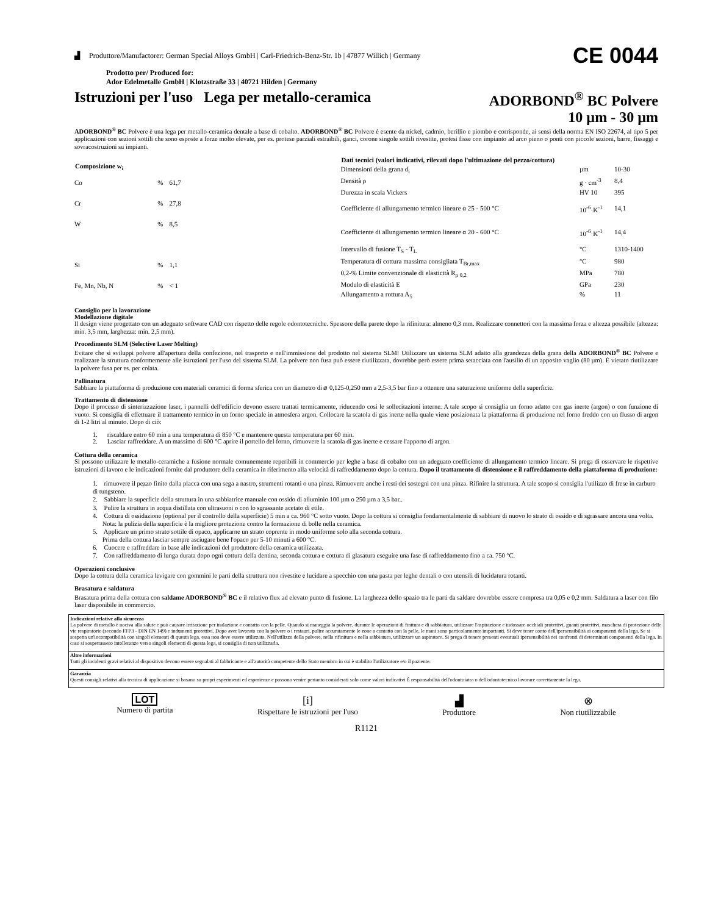▟ Produttore/Manufactorer: German Special Alloys GmbH | Carl-Friedrich-Benz-Str. 1b | 47877 Willich | Germany CE 0044
Prodotto per/ Produced for:
Ador Edelmetalle GmbH | Klotzstraße 33 | 40721 Hilden | Germany
Istruzioni per l'uso Lega per metallo-ceramica ADORBOND<sup>®</sup> BC Polvere
10 µm - 30 µm
ADORBOND<sup>®</sup> BC Polvere è una lega per metallo-ceramica dentale a base di cobalto. ADORBOND<sup>®</sup> BC Polvere è esente da nickel, cadmio, berillio e piombo e corrisponde, ai sensi della norma EN ISO 22674, al tipo 5 per applicazioni con sezioni sottili che sono esposte a forze molto elevate, per es. protese parziali estraibili, ganci, corone singole sottili rivestite, protesi fisse con impianto ad arco pieno o ponti con piccole sezioni, barre, fissaggi e sovracostruzioni su impianti.
| Composizione w<sub>i</sub> | | |
| --- | --- | --- |
| Co | % | 61,7 |
| Cr | % | 27,8 |
| W | % | 8,5 |
| Si | % | 1,1 |
| Fe, Mn, Nb, N | % | < 1 |
| Dati tecnici (valori indicativi, rilevati dopo l'ultimazione del pezzo/cottura) | | |
| --- | --- | --- |
| Dimensioni della grana d<sub>i</sub> | µm | 10-30 |
| Densità ρ | g · cm<sup>-3</sup> | 8,4 |
| Durezza in scala Vickers | HV 10 | 395 |
| Coefficiente di allungamento termico lineare α 25 - 500 °C | 10<sup>-6</sup>·K<sup>-1</sup> | 14,1 |
| Coefficiente di allungamento termico lineare α 20 - 600 °C | 10<sup>-6</sup>·K<sup>-1</sup> | 14,4 |
| Intervallo di fusione T<sub>S</sub> - T<sub>L</sub> | °C | 1310-1400 |
| Temperatura di cottura massima consigliata T<sub>Br,max</sub> | °C | 980 |
| 0,2-% Limite convenzionale di elasticità R<sub>p 0,2</sub> | MPa | 780 |
| Modulo di elasticità E | GPa | 230 |
| Allungamento a rottura A<sub>5</sub> | % | 11 |
Consiglio per la lavorazione
Modellazione digitale
Il design viene progettato con un adeguato software CAD con rispetto delle regole odontotecniche. Spessore della parete dopo la rifinitura: almeno 0,3 mm. Realizzare connettori con la massima forza e altezza possibile (altezza: min. 3,5 mm, larghezza: min. 2,5 mm).
Procedimento SLM (Selective Laser Melting)
Evitare che si sviluppi polvere all'apertura della confezione, nel trasporto e nell'immissione del prodotto nel sistema SLM! Utilizzare un sistema SLM adatto alla grandezza della grana della ADORBOND<sup>®</sup> BC Polvere e realizzare la struttura conformemente alle istruzioni per l'uso del sistema SLM. La polvere non fusa può essere riutilizzata, dovrebbe però essere prima setacciata con l'ausilio di un apposito vaglio (80 µm). È vietato riutilizzare la polvere fusa per es. per colata.
Pallinatura
Sabbiare la piattaforma di produzione con materiali ceramici di forma sferica con un diametro di ⌀ 0,125-0,250 mm a 2,5-3,5 bar fino a ottenere una saturazione uniforme della superficie.
Trattamento di distensione
Dopo il processo di sinterizzazione laser, i pannelli dell'edificio devono essere trattati termicamente, riducendo così le sollecitazioni interne. A tale scopo si consiglia un forno adatto con gas inerte (argon) o con funzione di vuoto. Si consiglia di effettuare il trattamento termico in un forno speciale in atmosfera argon. Collocare la scatola di gas inerte nella quale viene posizionata la piattaforma di produzione nel forno freddo con un flusso di argon di 1-2 litri al minuto. Dopo di ciò:
1. riscaldare entro 60 min a una temperatura di 850 °C e mantenere questa temperatura per 60 min.
2. Lasciar raffreddare. A un massimo di 600 °C aprire il portello del forno, rimuovere la scatola di gas inerte e cessare l'apporto di argon.
Cottura della ceramica
Si possono utilizzare le metallo-ceramiche a fusione normale comunemente reperibili in commercio per leghe a base di cobalto con un adeguato coefficiente di allungamento termico lineare. Si prega di osservare le rispettive istruzioni di lavoro e le indicazioni fornite dal produttore della ceramica in riferimento alla velocità di raffreddamento dopo la cottura. Dopo il trattamento di distensione e il raffreddamento della piattaforma di produzione:
1. rimuovere il pezzo finito dalla placca con una sega a nastro, strumenti rotanti o una pinza. Rimuovere anche i resti dei sostegni con una pinza. Rifinire la struttura. A tale scopo si consiglia l'utilizzo di frese in carburo di tungsteno.
2. Sabbiare la superficie della struttura in una sabbiatrice manuale con ossido di alluminio 100 µm o 250 µm a 3,5 bar..
3. Pulire la struttura in acqua distillata con ultrasuoni o con lo sgrassante acetato di etile.
4. Cottura di ossidazione (optional per il controllo della superficie) 5 min a ca. 960 °C sotto vuoto. Dopo la cottura si consiglia fondamentalmente di sabbiare di nuovo lo strato di ossido e di sgrassare ancora una volta.
Nota: la pulizia della superficie è la migliore protezione contro la formazione di bolle nella ceramica.
5. Applicare un primo strato sottile di opaco, applicarne un strato coprente in modo uniforme solo alla seconda cottura.
Prima della cottura lasciar sempre asciugare bene l'opaco per 5-10 minuti a 600 °C.
6. Cuocere e raffreddare in base alle indicazioni del produttore della ceramica utilizzata.
7. Con raffreddamento di lunga durata dopo ogni cottura della dentina, seconda cottura e cottura di glasatura eseguire una fase di raffreddamento fino a ca. 750 °C.
Operazioni conclusive
Dopo la cottura della ceramica levigare con gommini le parti della struttura non rivestite e lucidare a specchio con una pasta per leghe dentali o con utensili di lucidatura rotanti.
Brasatura e saldatura
Brasatura prima della cottura con saldame ADORBOND<sup>®</sup> BC e il relativo flux ad elevato punto di fusione. La larghezza dello spazio tra le parti da saldare dovrebbe essere compresa tra 0,05 e 0,2 mm. Saldatura a laser con filo laser disponibile in commercio.
Indicazioni relative alla sicurezza
La polvere di metallo è nociva alla salute e può causare irritazione per inalazione e contatto con la pelle. Quando si maneggia la polvere, durante le operazioni di finitura e di sabbiatura, utilizzare l'aspirazione e indossare occhiali protettivi, guanti protettivi, maschera di protezione delle vie respiratorie (secondo FFP3 - DIN EN 149) e indumenti protettivi. Dopo aver lavorato con la polvere o i restauri, pulire accuratamente le zone a contatto con la pelle, le mani sono particolarmente importanti. Si deve tener conto dell'ipersensibilità ai componenti della lega. Se si sospetta un'incompatibilità con singoli elementi di questa lega, essa non deve essere utilizzata. Nell'utilizzo della polvere, nella rifinitura e nella sabbiatura, utiliizzare un aspiratore. Si prega di tenere presenti eventuali ipersensibilità nei confronti di determinati componenti della lega. In caso si sospettassero intolleranze verso singoli elementi di questa lega, si consiglia di non utilizzarla.
Altre informazioni
Tutti gli incidenti gravi relativi al dispositivo devono essere segnalati al fabbricante e all'autorità competente dello Stato membro in cui è stabilito l'utilizzatore e/o il paziente.
Garanzia
Questi consigli relativi alla tecnica di applicazione si basano su propri esperimenti ed esperienze e possono venire pertanto considerati solo come valori indicativi È responsabilità dell'odontoiatra o dell'odontotecnico lavorare correttamente la lega.
LOT
Numero di partita
[i]
Rispettare le istruzioni per l'uso
▟
Produttore
⊗
Non riutilizzabile
R1121